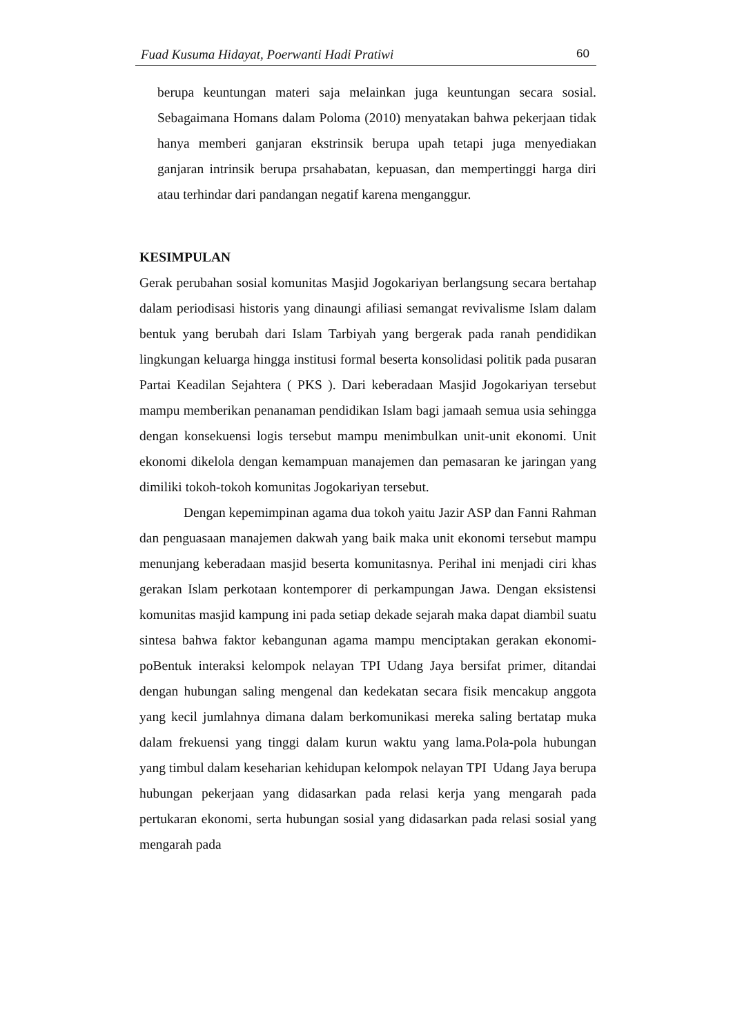Fuad Kusuma Hidayat, Poerwanti Hadi Pratiwi 60
berupa keuntungan materi saja melainkan juga keuntungan secara sosial. Sebagaimana Homans dalam Poloma (2010) menyatakan bahwa pekerjaan tidak hanya memberi ganjaran ekstrinsik berupa upah tetapi juga menyediakan ganjaran intrinsik berupa prsahabatan, kepuasan, dan mempertinggi harga diri atau terhindar dari pandangan negatif karena menganggur.
KESIMPULAN
Gerak perubahan sosial komunitas Masjid Jogokariyan berlangsung secara bertahap dalam periodisasi historis yang dinaungi afiliasi semangat revivalisme Islam dalam bentuk yang berubah dari Islam Tarbiyah yang bergerak pada ranah pendidikan lingkungan keluarga hingga institusi formal beserta konsolidasi politik pada pusaran Partai Keadilan Sejahtera ( PKS ). Dari keberadaan Masjid Jogokariyan tersebut mampu memberikan penanaman pendidikan Islam bagi jamaah semua usia sehingga dengan konsekuensi logis tersebut mampu menimbulkan unit-unit ekonomi. Unit ekonomi dikelola dengan kemampuan manajemen dan pemasaran ke jaringan yang dimiliki tokoh-tokoh komunitas Jogokariyan tersebut.
Dengan kepemimpinan agama dua tokoh yaitu Jazir ASP dan Fanni Rahman dan penguasaan manajemen dakwah yang baik maka unit ekonomi tersebut mampu menunjang keberadaan masjid beserta komunitasnya. Perihal ini menjadi ciri khas gerakan Islam perkotaan kontemporer di perkampungan Jawa. Dengan eksistensi komunitas masjid kampung ini pada setiap dekade sejarah maka dapat diambil suatu sintesa bahwa faktor kebangunan agama mampu menciptakan gerakan ekonomi-poBentuk interaksi kelompok nelayan TPI Udang Jaya bersifat primer, ditandai dengan hubungan saling mengenal dan kedekatan secara fisik mencakup anggota yang kecil jumlahnya dimana dalam berkomunikasi mereka saling bertatap muka dalam frekuensi yang tinggi dalam kurun waktu yang lama.Pola-pola hubungan yang timbul dalam keseharian kehidupan kelompok nelayan TPI Udang Jaya berupa hubungan pekerjaan yang didasarkan pada relasi kerja yang mengarah pada pertukaran ekonomi, serta hubungan sosial yang didasarkan pada relasi sosial yang mengarah pada